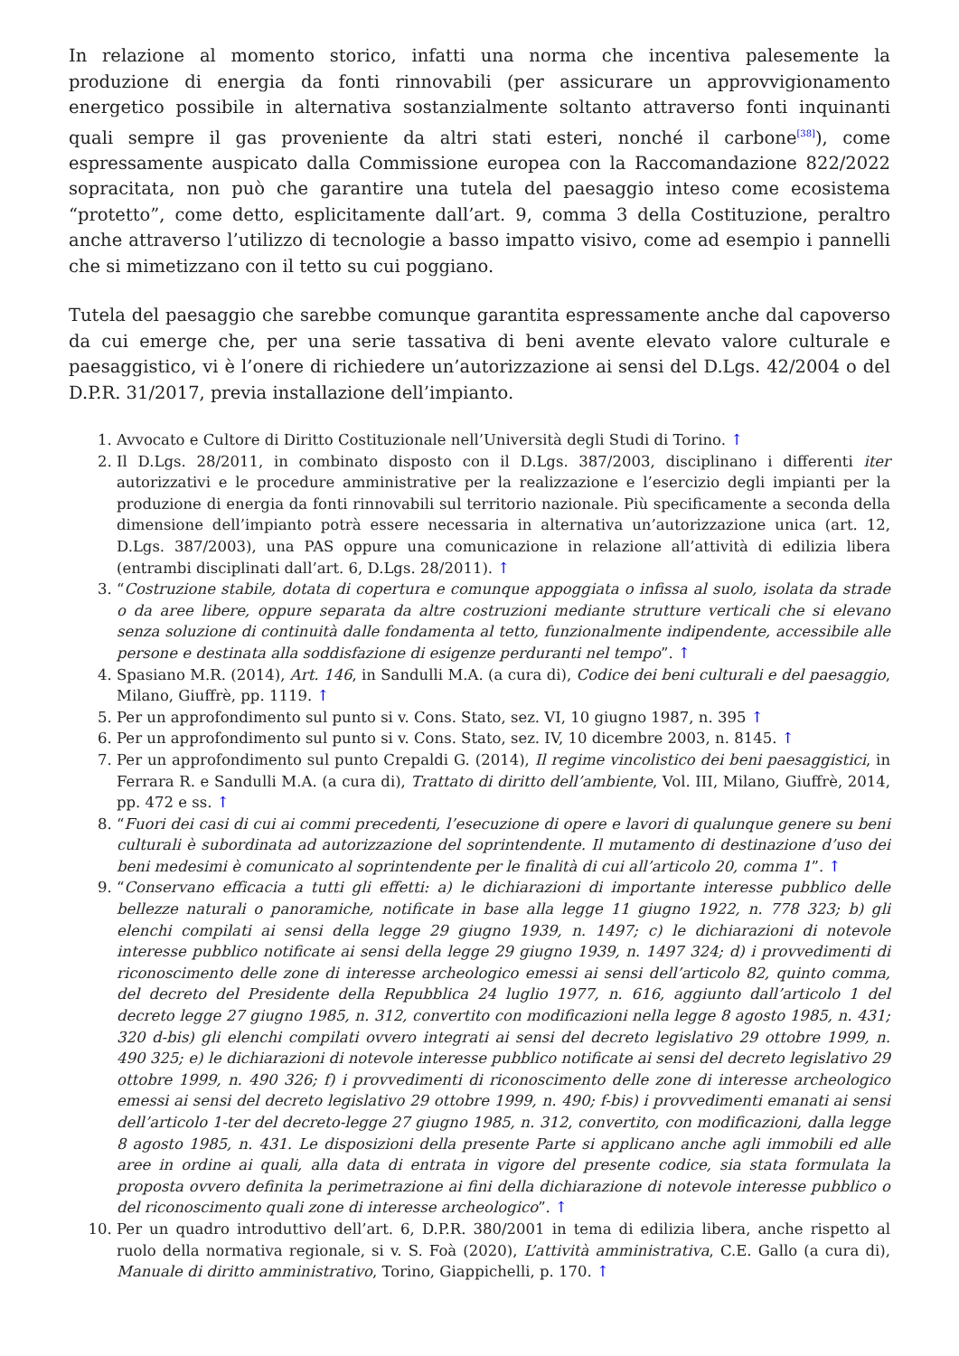In relazione al momento storico, infatti una norma che incentiva palesemente la produzione di energia da fonti rinnovabili (per assicurare un approvvigionamento energetico possibile in alternativa sostanzialmente soltanto attraverso fonti inquinanti quali sempre il gas proveniente da altri stati esteri, nonché il carbone<sup>[38]</sup>), come espressamente auspicato dalla Commissione europea con la Raccomandazione 822/2022 sopracitata, non può che garantire una tutela del paesaggio inteso come ecosistema “protetto”, come detto, esplicitamente dall’art. 9, comma 3 della Costituzione, peraltro anche attraverso l’utilizzo di tecnologie a basso impatto visivo, come ad esempio i pannelli che si mimetizzano con il tetto su cui poggiano.
Tutela del paesaggio che sarebbe comunque garantita espressamente anche dal capoverso da cui emerge che, per una serie tassativa di beni avente elevato valore culturale e paesaggistico, vi è l’onere di richiedere un’autorizzazione ai sensi del D.Lgs. 42/2004 o del D.P.R. 31/2017, previa installazione dell’impianto.
1. Avvocato e Cultore di Diritto Costituzionale nell’Università degli Studi di Torino. ↑
2. Il D.Lgs. 28/2011, in combinato disposto con il D.Lgs. 387/2003, disciplinano i differenti iter autorizzativi e le procedure amministrative per la realizzazione e l’esercizio degli impianti per la produzione di energia da fonti rinnovabili sul territorio nazionale. Più specificamente a seconda della dimensione dell’impianto potrà essere necessaria in alternativa un’autorizzazione unica (art. 12, D.Lgs. 387/2003), una PAS oppure una comunicazione in relazione all’attività di edilizia libera (entrambi disciplinati dall’art. 6, D.Lgs. 28/2011). ↑
3. “Costruzione stabile, dotata di copertura e comunque appoggiata o infissa al suolo, isolata da strade o da aree libere, oppure separata da altre costruzioni mediante strutture verticali che si elevano senza soluzione di continuità dalle fondamenta al tetto, funzionalmente indipendente, accessibile alle persone e destinata alla soddisfazione di esigenze perduranti nel tempo”. ↑
4. Spasiano M.R. (2014), Art. 146, in Sandulli M.A. (a cura di), Codice dei beni culturali e del paesaggio, Milano, Giuffrè, pp. 1119. ↑
5. Per un approfondimento sul punto si v. Cons. Stato, sez. VI, 10 giugno 1987, n. 395 ↑
6. Per un approfondimento sul punto si v. Cons. Stato, sez. IV, 10 dicembre 2003, n. 8145. ↑
7. Per un approfondimento sul punto Crepaldi G. (2014), Il regime vincolistico dei beni paesaggistici, in Ferrara R. e Sandulli M.A. (a cura di), Trattato di diritto dell’ambiente, Vol. III, Milano, Giuffrè, 2014, pp. 472 e ss. ↑
8. “Fuori dei casi di cui ai commi precedenti, l’esecuzione di opere e lavori di qualunque genere su beni culturali è subordinata ad autorizzazione del soprintendente. Il mutamento di destinazione d’uso dei beni medesimi è comunicato al soprintendente per le finalità di cui all’articolo 20, comma 1”. ↑
9. “Conservano efficacia a tutti gli effetti: a) le dichiarazioni di importante interesse pubblico delle bellezze naturali o panoramiche, notificate in base alla legge 11 giugno 1922, n. 778 323; b) gli elenchi compilati ai sensi della legge 29 giugno 1939, n. 1497; c) le dichiarazioni di notevole interesse pubblico notificate ai sensi della legge 29 giugno 1939, n. 1497 324; d) i provvedimenti di riconoscimento delle zone di interesse archeologico emessi ai sensi dell’articolo 82, quinto comma, del decreto del Presidente della Repubblica 24 luglio 1977, n. 616, aggiunto dall’articolo 1 del decreto legge 27 giugno 1985, n. 312, convertito con modificazioni nella legge 8 agosto 1985, n. 431; 320 d-bis) gli elenchi compilati ovvero integrati ai sensi del decreto legislativo 29 ottobre 1999, n. 490 325; e) le dichiarazioni di notevole interesse pubblico notificate ai sensi del decreto legislativo 29 ottobre 1999, n. 490 326; f) i provvedimenti di riconoscimento delle zone di interesse archeologico emessi ai sensi del decreto legislativo 29 ottobre 1999, n. 490; f-bis) i provvedimenti emanati ai sensi dell’articolo 1-ter del decreto-legge 27 giugno 1985, n. 312, convertito, con modificazioni, dalla legge 8 agosto 1985, n. 431. Le disposizioni della presente Parte si applicano anche agli immobili ed alle aree in ordine ai quali, alla data di entrata in vigore del presente codice, sia stata formulata la proposta ovvero definita la perimetrazione ai fini della dichiarazione di notevole interesse pubblico o del riconoscimento quali zone di interesse archeologico”. ↑
10. Per un quadro introduttivo dell’art. 6, D.P.R. 380/2001 in tema di edilizia libera, anche rispetto al ruolo della normativa regionale, si v. S. Foà (2020), L’attività amministrativa, C.E. Gallo (a cura di), Manuale di diritto amministrativo, Torino, Giappichelli, p. 170. ↑